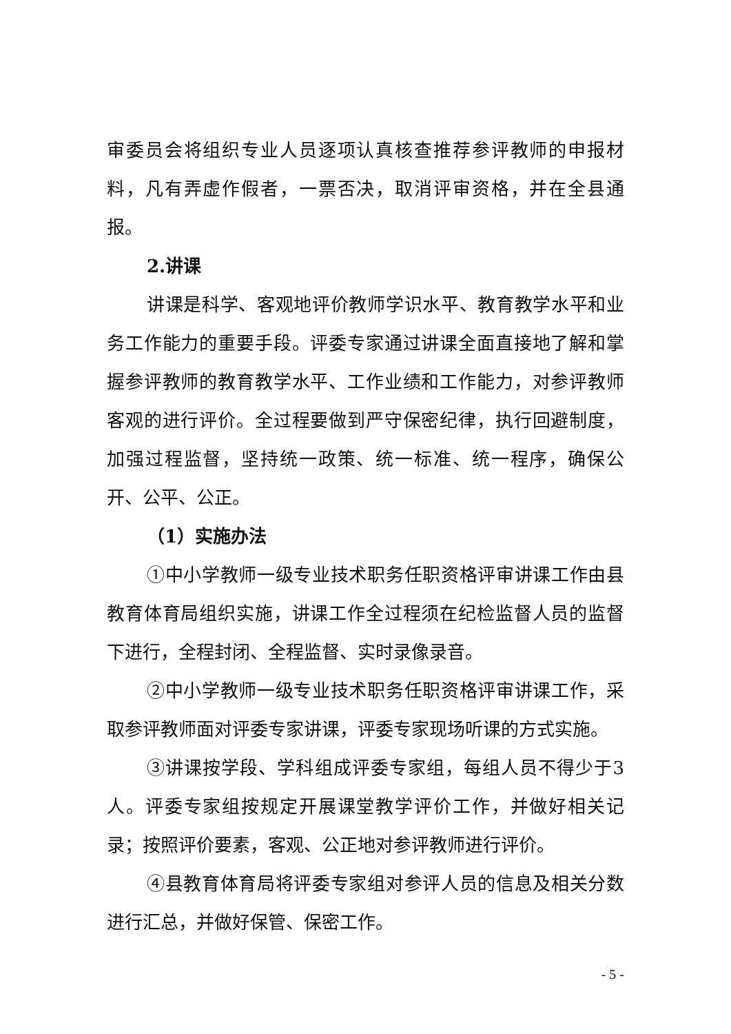审委员会将组织专业人员逐项认真核查推荐参评教师的申报材料，凡有弄虚作假者，一票否决，取消评审资格，并在全县通报。
2.讲课
讲课是科学、客观地评价教师学识水平、教育教学水平和业务工作能力的重要手段。评委专家通过讲课全面直接地了解和掌握参评教师的教育教学水平、工作业绩和工作能力，对参评教师客观的进行评价。全过程要做到严守保密纪律，执行回避制度，加强过程监督，坚持统一政策、统一标准、统一程序，确保公开、公平、公正。
（1）实施办法
①中小学教师一级专业技术职务任职资格评审讲课工作由县教育体育局组织实施，讲课工作全过程须在纪检监督人员的监督下进行，全程封闭、全程监督、实时录像录音。
②中小学教师一级专业技术职务任职资格评审讲课工作，采取参评教师面对评委专家讲课，评委专家现场听课的方式实施。
③讲课按学段、学科组成评委专家组，每组人员不得少于3人。评委专家组按规定开展课堂教学评价工作，并做好相关记录；按照评价要素，客观、公正地对参评教师进行评价。
④县教育体育局将评委专家组对参评人员的信息及相关分数进行汇总，并做好保管、保密工作。
- 5 -